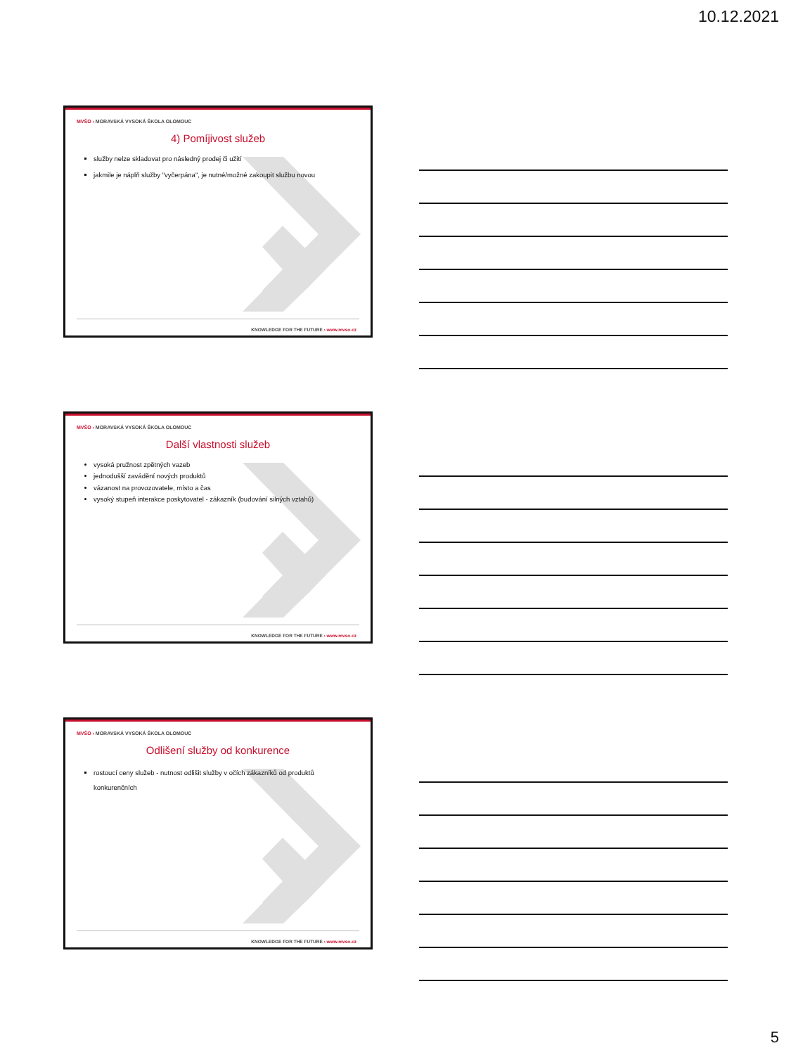10.12.2021
MVŠO › MORAVSKÁ VYSOKÁ ŠKOLA OLOMOUC
4) Pomíjivost služeb
služby nelze skladovat pro následný prodej či užití
jakmile je náplň služby "vyčerpána", je nutné/možné zakoupit službu novou
KNOWLEDGE FOR THE FUTURE › www.mvso.cz
MVŠO › MORAVSKÁ VYSOKÁ ŠKOLA OLOMOUC
Další vlastnosti služeb
vysoká pružnost zpětných vazeb
jednodušší zavádění nových produktů
vázanost na provozovatele, místo a čas
vysoký stupeň interakce poskytovatel - zákazník (budování silných vztahů)
KNOWLEDGE FOR THE FUTURE › www.mvso.cz
MVŠO › MORAVSKÁ VYSOKÁ ŠKOLA OLOMOUC
Odlišení služby od konkurence
rostoucí ceny služeb - nutnost odlišit služby v očích zákazníků od produktů konkurenčních
KNOWLEDGE FOR THE FUTURE › www.mvso.cz
5